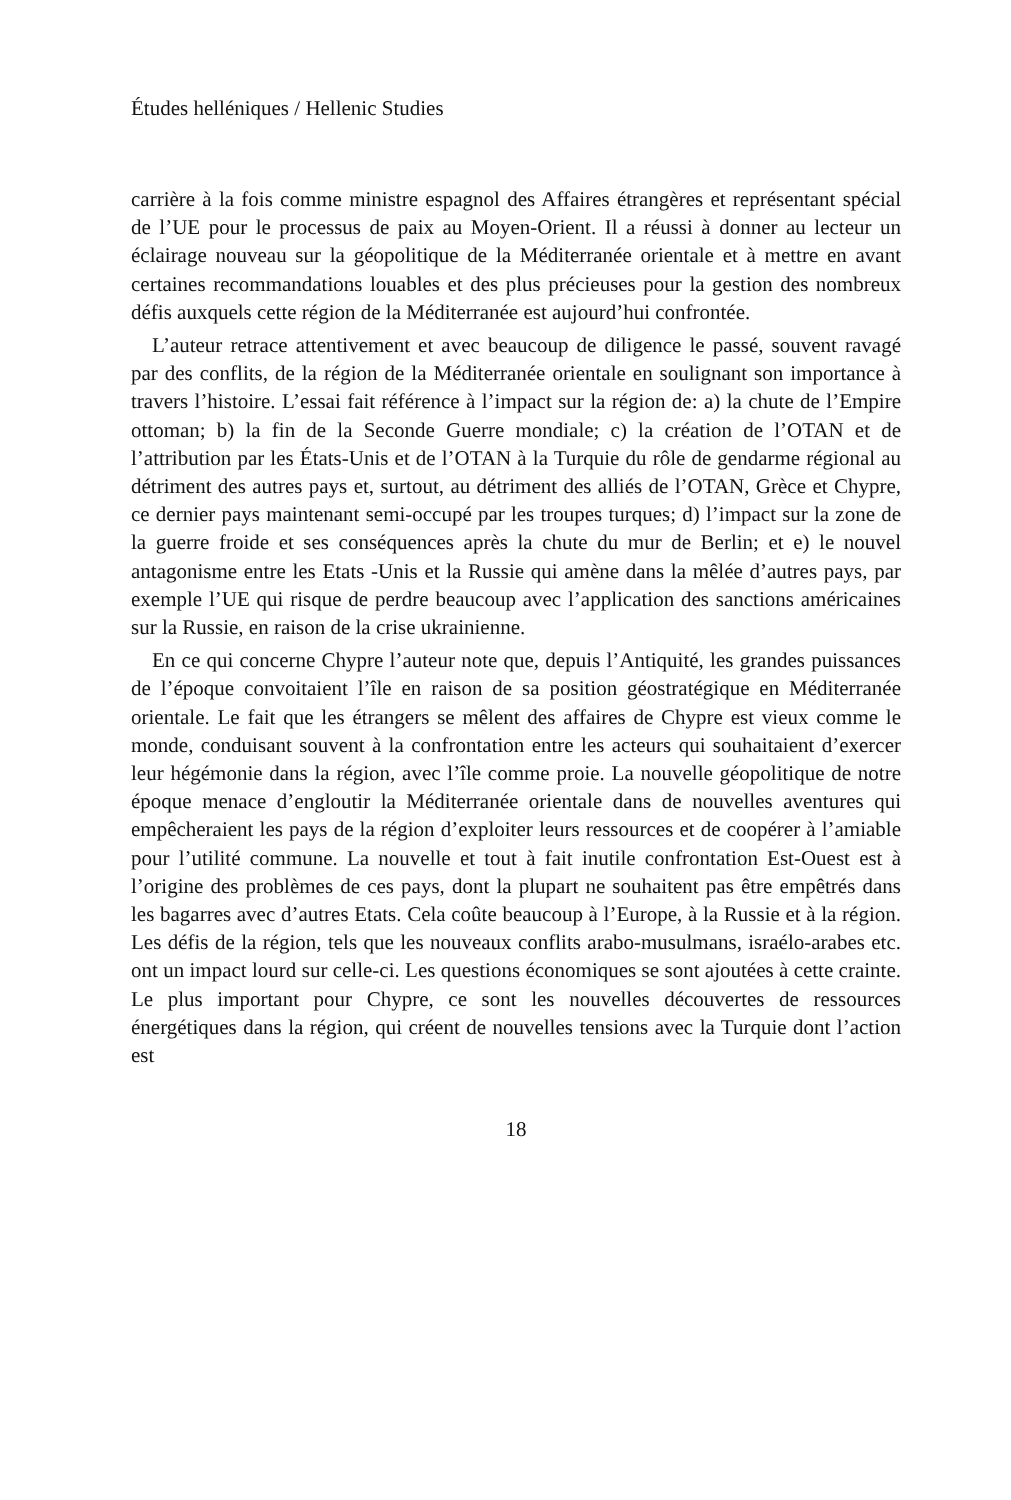Études helléniques / Hellenic Studies
carrière à la fois comme ministre espagnol des Affaires étrangères et représentant spécial de l’UE pour le processus de paix au Moyen-Orient. Il a réussi à donner au lecteur un éclairage nouveau sur la géopolitique de la Méditerranée orientale et à mettre en avant certaines recommandations louables et des plus précieuses pour la gestion des nombreux défis auxquels cette région de la Méditerranée est aujourd’hui confrontée.
L’auteur retrace attentivement et avec beaucoup de diligence le passé, souvent ravagé par des conflits, de la région de la Méditerranée orientale en soulignant son importance à travers l’histoire. L’essai fait référence à l’impact sur la région de: a) la chute de l’Empire ottoman; b) la fin de la Seconde Guerre mondiale; c) la création de l’OTAN et de l’attribution par les États-Unis et de l’OTAN à la Turquie du rôle de gendarme régional au détriment des autres pays et, surtout, au détriment des alliés de l’OTAN, Grèce et Chypre, ce dernier pays maintenant semi-occupé par les troupes turques; d) l’impact sur la zone de la guerre froide et ses conséquences après la chute du mur de Berlin; et e) le nouvel antagonisme entre les Etats -Unis et la Russie qui amène dans la mêlée d’autres pays, par exemple l’UE qui risque de perdre beaucoup avec l’application des sanctions américaines sur la Russie, en raison de la crise ukrainienne.
En ce qui concerne Chypre l’auteur note que, depuis l’Antiquité, les grandes puissances de l’époque convoitaient l’île en raison de sa position géostratégique en Méditerranée orientale. Le fait que les étrangers se mêlent des affaires de Chypre est vieux comme le monde, conduisant souvent à la confrontation entre les acteurs qui souhaitaient d’exercer leur hégémonie dans la région, avec l’île comme proie. La nouvelle géopolitique de notre époque menace d’engloutir la Méditerranée orientale dans de nouvelles aventures qui empêcheraient les pays de la région d’exploiter leurs ressources et de coopérer à l’amiable pour l’utilité commune. La nouvelle et tout à fait inutile confrontation Est-Ouest est à l’origine des problèmes de ces pays, dont la plupart ne souhaitent pas être empêtrés dans les bagarres avec d’autres Etats. Cela coûte beaucoup à l’Europe, à la Russie et à la région. Les défis de la région, tels que les nouveaux conflits arabo-musulmans, israélo-arabes etc. ont un impact lourd sur celle-ci. Les questions économiques se sont ajoutées à cette crainte. Le plus important pour Chypre, ce sont les nouvelles découvertes de ressources énergétiques dans la région, qui créent de nouvelles tensions avec la Turquie dont l’action est
18